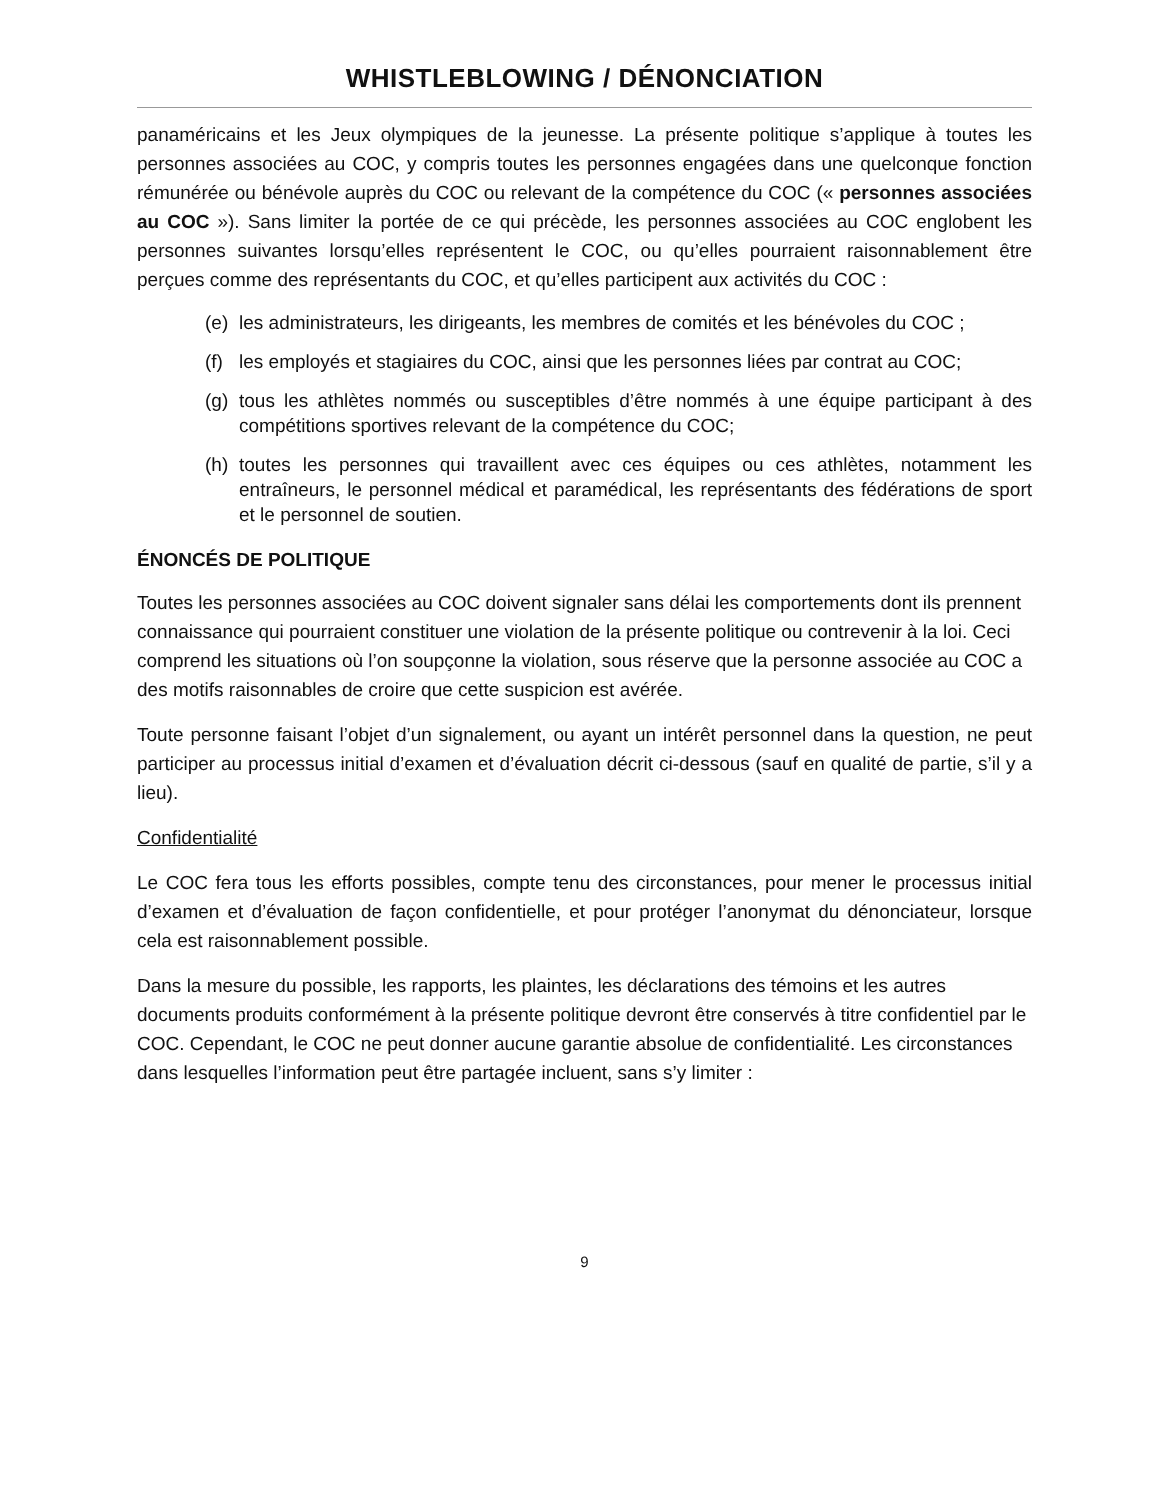WHISTLEBLOWING / DÉNONCIATION
panaméricains et les Jeux olympiques de la jeunesse. La présente politique s’applique à toutes les personnes associées au COC, y compris toutes les personnes engagées dans une quelconque fonction rémunérée ou bénévole auprès du COC ou relevant de la compétence du COC (« personnes associées au COC »). Sans limiter la portée de ce qui précède, les personnes associées au COC englobent les personnes suivantes lorsqu’elles représentent le COC, ou qu’elles pourraient raisonnablement être perçues comme des représentants du COC, et qu’elles participent aux activités du COC :
(e) les administrateurs, les dirigeants, les membres de comités et les bénévoles du COC ;
(f) les employés et stagiaires du COC, ainsi que les personnes liées par contrat au COC;
(g) tous les athlètes nommés ou susceptibles d’être nommés à une équipe participant à des compétitions sportives relevant de la compétence du COC;
(h) toutes les personnes qui travaillent avec ces équipes ou ces athlètes, notamment les entraîneurs, le personnel médical et paramédical, les représentants des fédérations de sport et le personnel de soutien.
ÉNONCÉS DE POLITIQUE
Toutes les personnes associées au COC doivent signaler sans délai les comportements dont ils prennent connaissance qui pourraient constituer une violation de la présente politique ou contrevenir à la loi. Ceci comprend les situations où l’on soupçonne la violation, sous réserve que la personne associée au COC a des motifs raisonnables de croire que cette suspicion est avérée.
Toute personne faisant l’objet d’un signalement, ou ayant un intérêt personnel dans la question, ne peut participer au processus initial d’examen et d’évaluation décrit ci-dessous (sauf en qualité de partie, s’il y a lieu).
Confidentialité
Le COC fera tous les efforts possibles, compte tenu des circonstances, pour mener le processus initial d’examen et d’évaluation de façon confidentielle, et pour protéger l’anonymat du dénonciateur, lorsque cela est raisonnablement possible.
Dans la mesure du possible, les rapports, les plaintes, les déclarations des témoins et les autres documents produits conformément à la présente politique devront être conservés à titre confidentiel par le COC. Cependant, le COC ne peut donner aucune garantie absolue de confidentialité. Les circonstances dans lesquelles l’information peut être partagée incluent, sans s’y limiter :
9